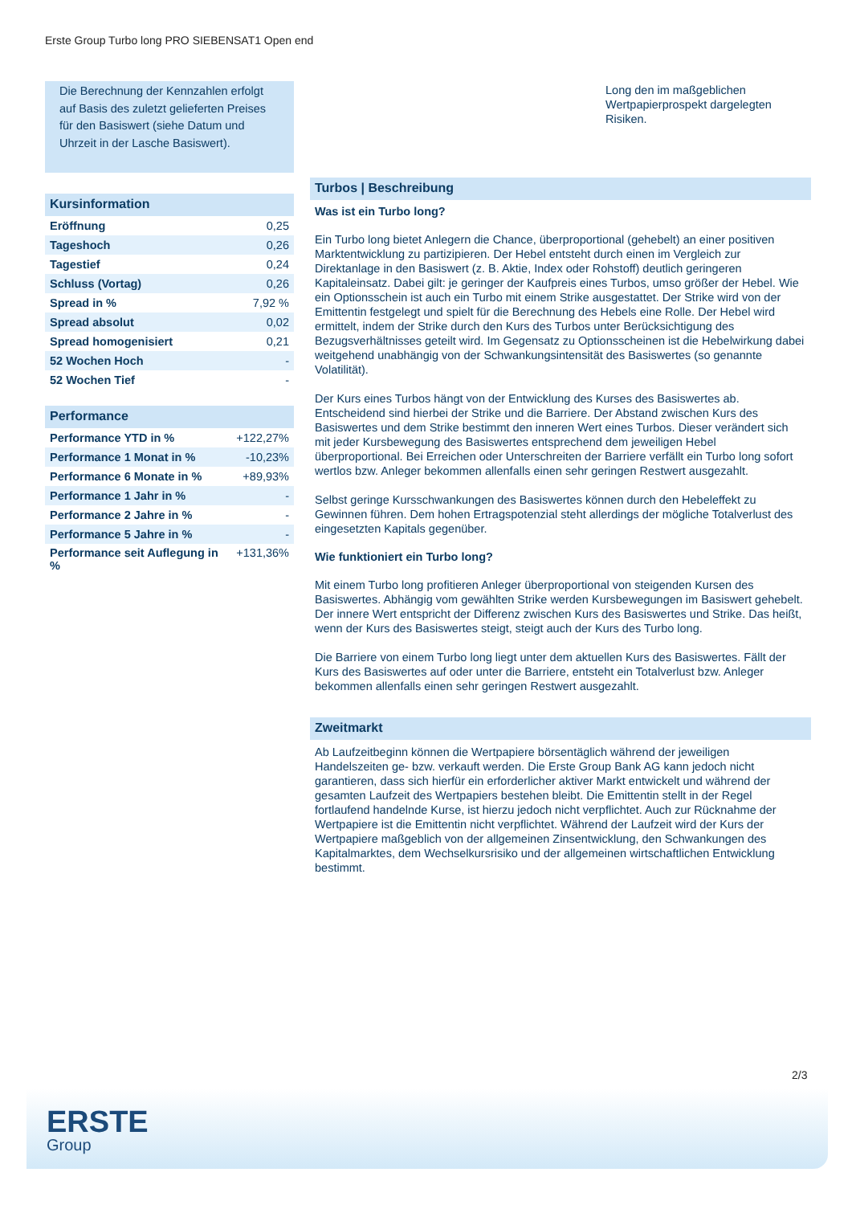Erste Group Turbo long PRO SIEBENSAT1 Open end
Die Berechnung der Kennzahlen erfolgt auf Basis des zuletzt gelieferten Preises für den Basiswert (siehe Datum und Uhrzeit in der Lasche Basiswert).
Kursinformation
| Eröffnung | 0,25 |
| Tageshoch | 0,26 |
| Tagestief | 0,24 |
| Schluss (Vortag) | 0,26 |
| Spread in % | 7,92 % |
| Spread absolut | 0,02 |
| Spread homogenisiert | 0,21 |
| 52 Wochen Hoch | - |
| 52 Wochen Tief | - |
Performance
| Performance YTD in % | +122,27% |
| Performance 1 Monat in % | -10,23% |
| Performance 6 Monate in % | +89,93% |
| Performance 1 Jahr in % | - |
| Performance 2 Jahre in % | - |
| Performance 5 Jahre in % | - |
| Performance seit Auflegung in % | +131,36% |
Long den im maßgeblichen Wertpapierprospekt dargelegten Risiken.
Turbos | Beschreibung
Was ist ein Turbo long?
Ein Turbo long bietet Anlegern die Chance, überproportional (gehebelt) an einer positiven Marktentwicklung zu partizipieren. Der Hebel entsteht durch einen im Vergleich zur Direktanlage in den Basiswert (z. B. Aktie, Index oder Rohstoff) deutlich geringeren Kapitaleinsatz. Dabei gilt: je geringer der Kaufpreis eines Turbos, umso größer der Hebel. Wie ein Optionsschein ist auch ein Turbo mit einem Strike ausgestattet. Der Strike wird von der Emittentin festgelegt und spielt für die Berechnung des Hebels eine Rolle. Der Hebel wird ermittelt, indem der Strike durch den Kurs des Turbos unter Berücksichtigung des Bezugsverhältnisses geteilt wird. Im Gegensatz zu Optionsscheinen ist die Hebelwirkung dabei weitgehend unabhängig von der Schwankungsintensität des Basiswertes (so genannte Volatilität).
Der Kurs eines Turbos hängt von der Entwicklung des Kurses des Basiswertes ab. Entscheidend sind hierbei der Strike und die Barriere. Der Abstand zwischen Kurs des Basiswertes und dem Strike bestimmt den inneren Wert eines Turbos. Dieser verändert sich mit jeder Kursbewegung des Basiswertes entsprechend dem jeweiligen Hebel überproportional. Bei Erreichen oder Unterschreiten der Barriere verfällt ein Turbo long sofort wertlos bzw. Anleger bekommen allenfalls einen sehr geringen Restwert ausgezahlt.
Selbst geringe Kursschwankungen des Basiswertes können durch den Hebeleffekt zu Gewinnen führen. Dem hohen Ertragspotenzial steht allerdings der mögliche Totalverlust des eingesetzten Kapitals gegenüber.
Wie funktioniert ein Turbo long?
Mit einem Turbo long profitieren Anleger überproportional von steigenden Kursen des Basiswertes. Abhängig vom gewählten Strike werden Kursbewegungen im Basiswert gehebelt. Der innere Wert entspricht der Differenz zwischen Kurs des Basiswertes und Strike. Das heißt, wenn der Kurs des Basiswertes steigt, steigt auch der Kurs des Turbo long.
Die Barriere von einem Turbo long liegt unter dem aktuellen Kurs des Basiswertes. Fällt der Kurs des Basiswertes auf oder unter die Barriere, entsteht ein Totalverlust bzw. Anleger bekommen allenfalls einen sehr geringen Restwert ausgezahlt.
Zweitmarkt
Ab Laufzeitbeginn können die Wertpapiere börsentäglich während der jeweiligen Handelszeiten ge- bzw. verkauft werden. Die Erste Group Bank AG kann jedoch nicht garantieren, dass sich hierfür ein erforderlicher aktiver Markt entwickelt und während der gesamten Laufzeit des Wertpapiers bestehen bleibt. Die Emittentin stellt in der Regel fortlaufend handelnde Kurse, ist hierzu jedoch nicht verpflichtet. Auch zur Rücknahme der Wertpapiere ist die Emittentin nicht verpflichtet. Während der Laufzeit wird der Kurs der Wertpapiere maßgeblich von der allgemeinen Zinsentwicklung, den Schwankungen des Kapitalmarktes, dem Wechselkursrisiko und der allgemeinen wirtschaftlichen Entwicklung bestimmt.
2/3
ERSTE
Group